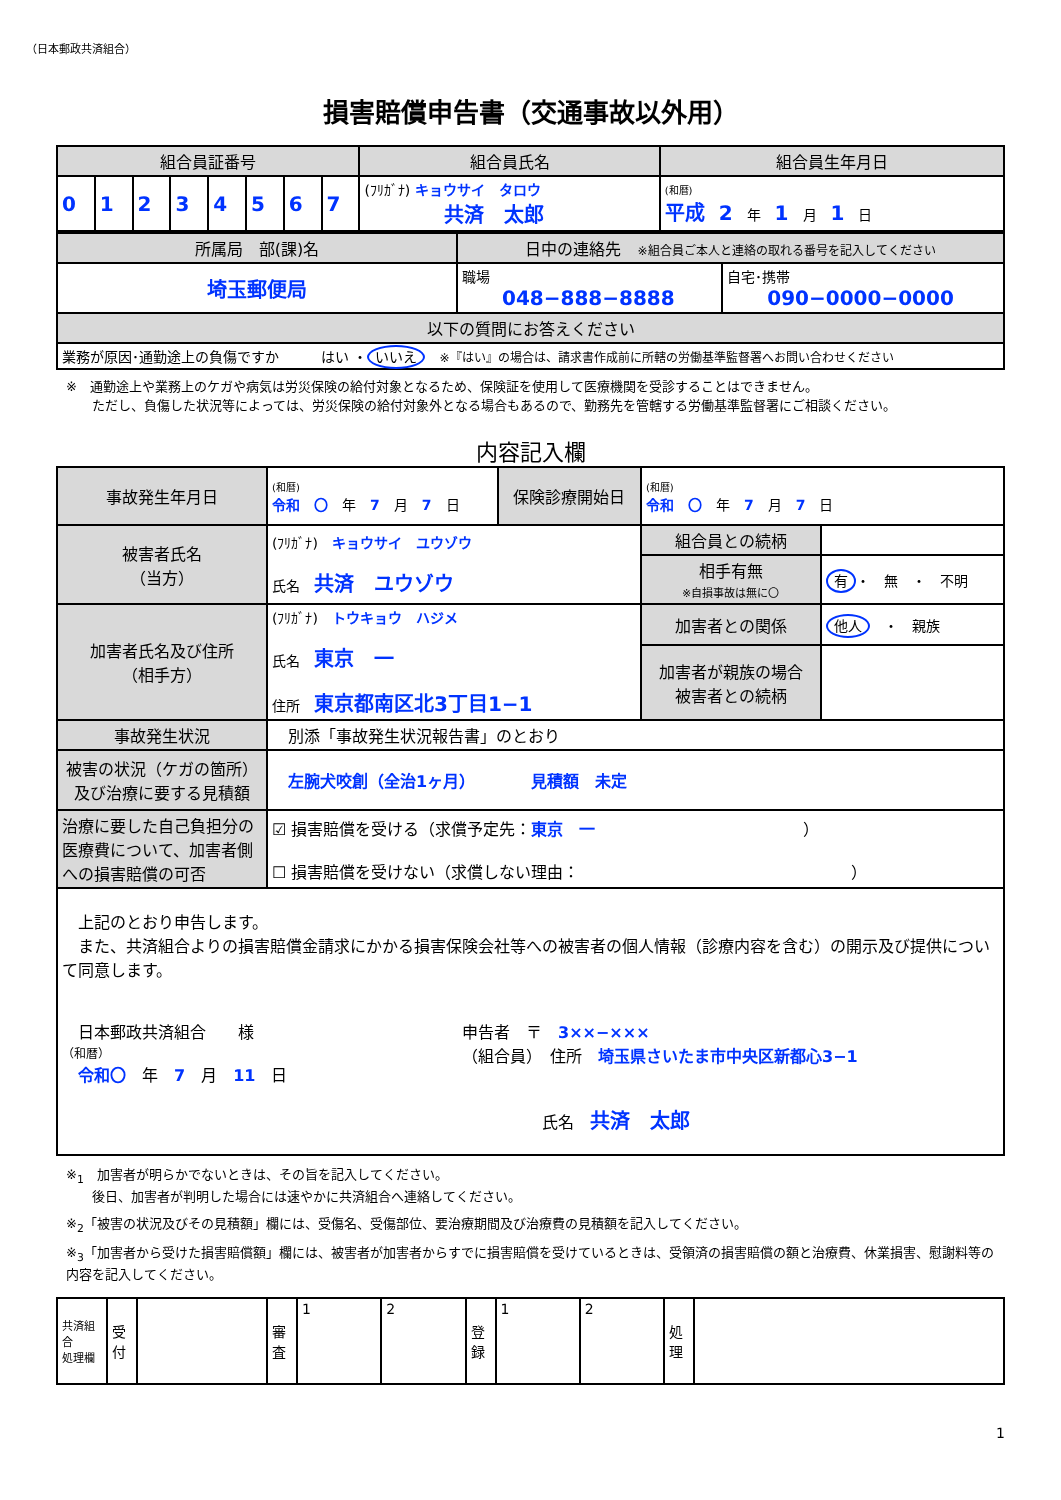（日本郵政共済組合）
損害賠償申告書（交通事故以外用）
| 組合員証番号 | | | | | | | | 組合員氏名 | 組合員生年月日 |
| --- | --- | --- | --- | --- | --- | --- | --- | --- | --- |
| 0 | 1 | 2 | 3 | 4 | 5 | 6 | 7 | (ﾌﾘｶﾞﾅ) キョウサイ タロウ 共済 太郎 | (和暦) 平成 2 年 1 月 1 日 |
| 所属局 部(課)名 | 日中の連絡先 ※組合員ご本人と連絡の取れる番号を記入してください | |
| --- | --- | --- |
| 埼玉郵便局 | 職場 048−888−8888 | 自宅･携帯 090−0000−0000 |
| 以下の質問にお答えください | | |
| 業務が原因･通勤途上の負傷ですか はい ・ いいえ ※『はい』の場合は、請求書作成前に所轄の労働基準監督署へお問い合わせください | | |
※　通勤途上や業務上のケガや病気は労災保険の給付対象となるため、保険証を使用して医療機関を受診することはできません。
　　ただし、負傷した状況等によっては、労災保険の給付対象外となる場合もあるので、勤務先を管轄する労働基準監督署にご相談ください。
内容記入欄
| 事故発生年月日 | (和暦) 令和 〇 年 7 月 7 日 | 保険診療開始日 | (和暦) 令和 〇 年 7 月 7 日 | |
| 被害者氏名 （当方） | (ﾌﾘｶﾞﾅ) キョウサイ ユウゾウ 氏名 共済 ユウゾウ | | 組合員との続柄 | |
| | | | 相手有無 ※自損事故は無に〇 | 有 ・ 無 ・ 不明 |
| 加害者氏名及び住所 （相手方） | (ﾌﾘｶﾞﾅ) トウキョウ ハジメ 氏名 東京 一 住所 東京都南区北3丁目1−1 | | 加害者との関係 | 他人 ・ 親族 |
| | | | 加害者が親族の場合 被害者との続柄 | |
| 事故発生状況 | 別添「事故発生状況報告書」のとおり | | | |
| 被害の状況（ケガの箇所） 及び治療に要する見積額 | 左腕犬咬創（全治1ヶ月） 見積額 未定 | | | |
| 治療に要した自己負担分の医療費について、加害者側への損害賠償の可否 | ☑ 損害賠償を受ける（求償予定先： 東京 一 ） ☐ 損害賠償を受けない（求償しない理由： ） | | | |
| 上記のとおり申告します。 また、共済組合よりの損害賠償金請求にかかる損害保険会社等への被害者の個人情報（診療内容を含む）の開示及び提供について同意します。 日本郵政共済組合 様 （和暦） 令和〇 年 7 月 11 日 申告者 〒 3××−××× （組合員） 住所 埼玉県さいたま市中央区新都心3−1 氏名 共済 太郎 | | | | |
※<sub>1</sub>　加害者が明らかでないときは、その旨を記入してください。
　　後日、加害者が判明した場合には速やかに共済組合へ連絡してください。
※<sub>2</sub>「被害の状況及びその見積額」欄には、受傷名、受傷部位、要治療期間及び治療費の見積額を記入してください。
※<sub>3</sub>「加害者から受けた損害賠償額」欄には、被害者が加害者からすでに損害賠償を受けているときは、受領済の損害賠償の額と治療費、休業損害、慰謝料等の内容を記入してください。
| 共済組合 処理欄 | 受付 | | 審査 | 1 | 2 | 登録 | 1 | 2 | 処理 | |
1